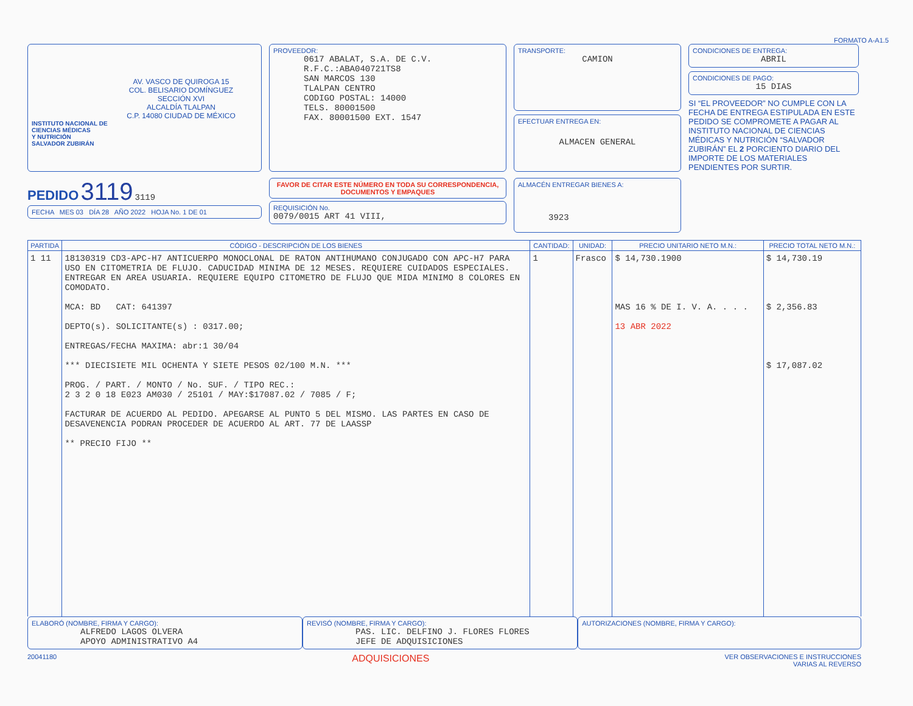FORMATO A-A1.5
AV. VASCO DE QUIROGA 15
COL. BELISARIO DOMÍNGUEZ
SECCIÓN XVI
ALCALDÍA TLALPAN
C.P. 14080 CIUDAD DE MÉXICO
INSTITUTO NACIONAL DE
CIENCIAS MÉDICAS
Y NUTRICIÓN
SALVADOR ZUBIRÁN
PROVEEDOR:
0617 ABALAT, S.A. DE C.V.
R.F.C.:ABA040721TS8
SAN MARCOS 130
TLALPAN CENTRO
CODIGO POSTAL: 14000
TELS. 80001500
FAX. 80001500 EXT. 1547
TRANSPORTE:
CAMION
EFECTUAR ENTREGA EN:
ALMACEN GENERAL
CONDICIONES DE ENTREGA:
ABRIL
CONDICIONES DE PAGO:
15 DIAS
SI “EL PROVEEDOR” NO CUMPLE CON LA FECHA DE ENTREGA ESTIPULADA EN ESTE PEDIDO SE COMPROMETE A PAGAR AL INSTITUTO NACIONAL DE CIENCIAS MÉDICAS Y NUTRICIÓN “SALVADOR ZUBIRÁN” EL 2 PORCIENTO DIARIO DEL IMPORTE DE LOS MATERIALES PENDIENTES POR SURTIR.
PEDIDO 3119 3119
FECHA MES 03 DÍA 28 AÑO 2022 HOJA No. 1 DE 01
FAVOR DE CITAR ESTE NÚMERO EN TODA SU CORRESPONDENCIA, DOCUMENTOS Y EMPAQUES
REQUISICIÓN No.
0079/0015 ART 41 VIII,
ALMACÉN ENTREGAR BIENES A:
3923
| PARTIDA | CÓDIGO - DESCRIPCIÓN DE LOS BIENES | CANTIDAD: | UNIDAD: | PRECIO UNITARIO NETO M.N.: | PRECIO TOTAL NETO M.N.: |
| --- | --- | --- | --- | --- | --- |
| 1 11 | 18130319 CD3-APC-H7 ANTICUERPO MONOCLONAL DE RATON ANTIHUMANO CONJUGADO CON APC-H7 PARA USO EN CITOMETRIA DE FLUJO. CADUCIDAD MINIMA DE 12 MESES. REQUIERE CUIDADOS ESPECIALES. ENTREGAR EN AREA USUARIA. REQUIERE EQUIPO CITOMETRO DE FLUJO QUE MIDA MINIMO 8 COLORES EN COMODATO. MCA: BD CAT: 641397 DEPTO(s). SOLICITANTE(s) : 0317.00; ENTREGAS/FECHA MAXIMA: abr:1 30/04 *** DIECISIETE MIL OCHENTA Y SIETE PESOS 02/100 M.N. *** PROG. / PART. / MONTO / No. SUF. / TIPO REC.: 2 3 2 0 18 E023 AM030 / 25101 / MAY:$17087.02 / 7085 / F; FACTURAR DE ACUERDO AL PEDIDO. APEGARSE AL PUNTO 5 DEL MISMO. LAS PARTES EN CASO DE DESAVENENCIA PODRAN PROCEDER DE ACUERDO AL ART. 77 DE LAASSP ** PRECIO FIJO ** | 1 | Frasco | $ 14,730.1900 MAS 16 % DE I. V. A. . . . 13 ABR 2022 | $ 14,730.19 $ 2,356.83 $ 17,087.02 |
ELABORÓ (NOMBRE, FIRMA Y CARGO):
ALFREDO LAGOS OLVERA
APOYO ADMINISTRATIVO A4
REVISÓ (NOMBRE, FIRMA Y CARGO):
PAS. LIC. DELFINO J. FLORES FLORES
JEFE DE ADQUISICIONES
AUTORIZACIONES (NOMBRE, FIRMA Y CARGO):
20041180 ADQUISICIONES VER OBSERVACIONES E INSTRUCCIONES
VARIAS AL REVERSO